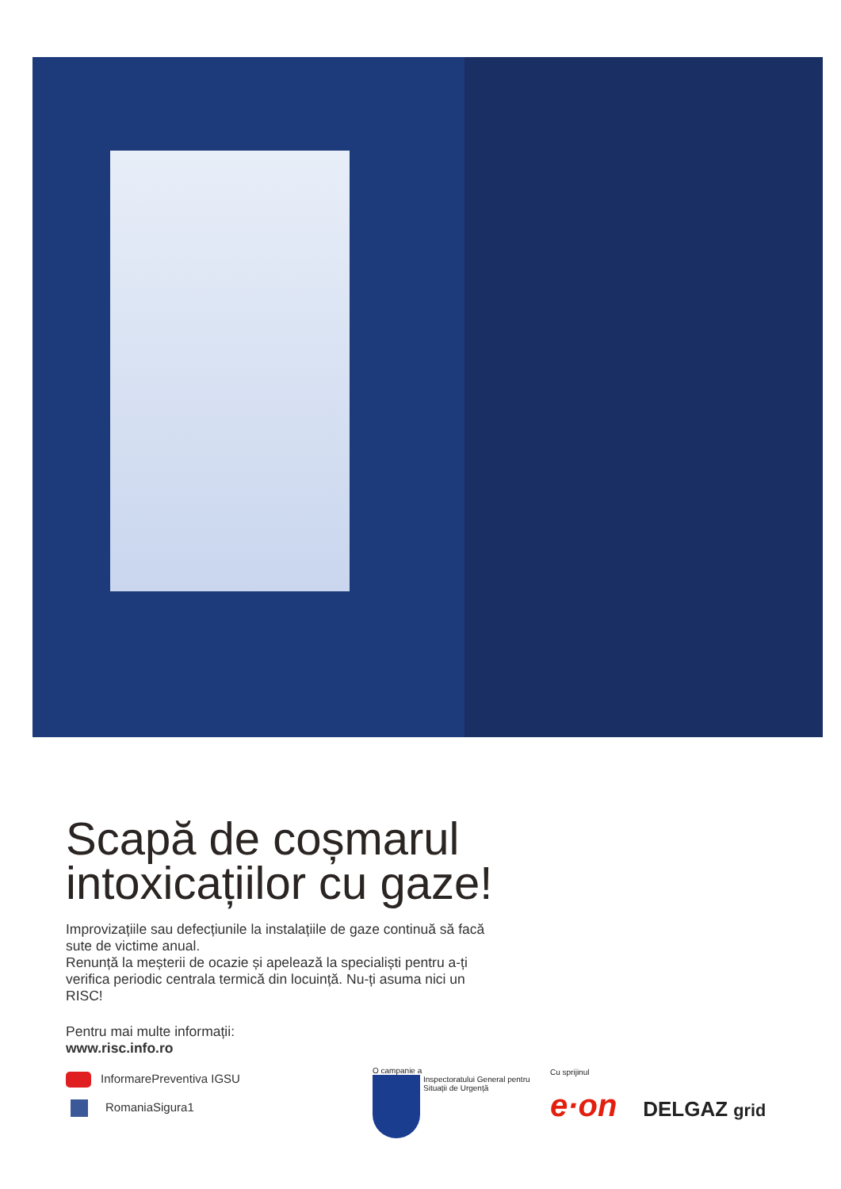Scapă de coșmarul intoxicațiilor cu gaze!
Improvizațiile sau defecțiunile la instalațiile de gaze continuă să facă sute de victime anual.
Renunță la meșterii de ocazie și apelează la specialiști pentru a-ți verifica periodic centrala termică din locuință. Nu-ți asuma nici un RISC!
Pentru mai multe informații:
www.risc.info.ro
InformarePreventiva IGSU
RomaniaSigura1
O campanie a
Inspectoratului General pentru Situații de Urgență
Cu sprijinul
e·on DELGAZ grid